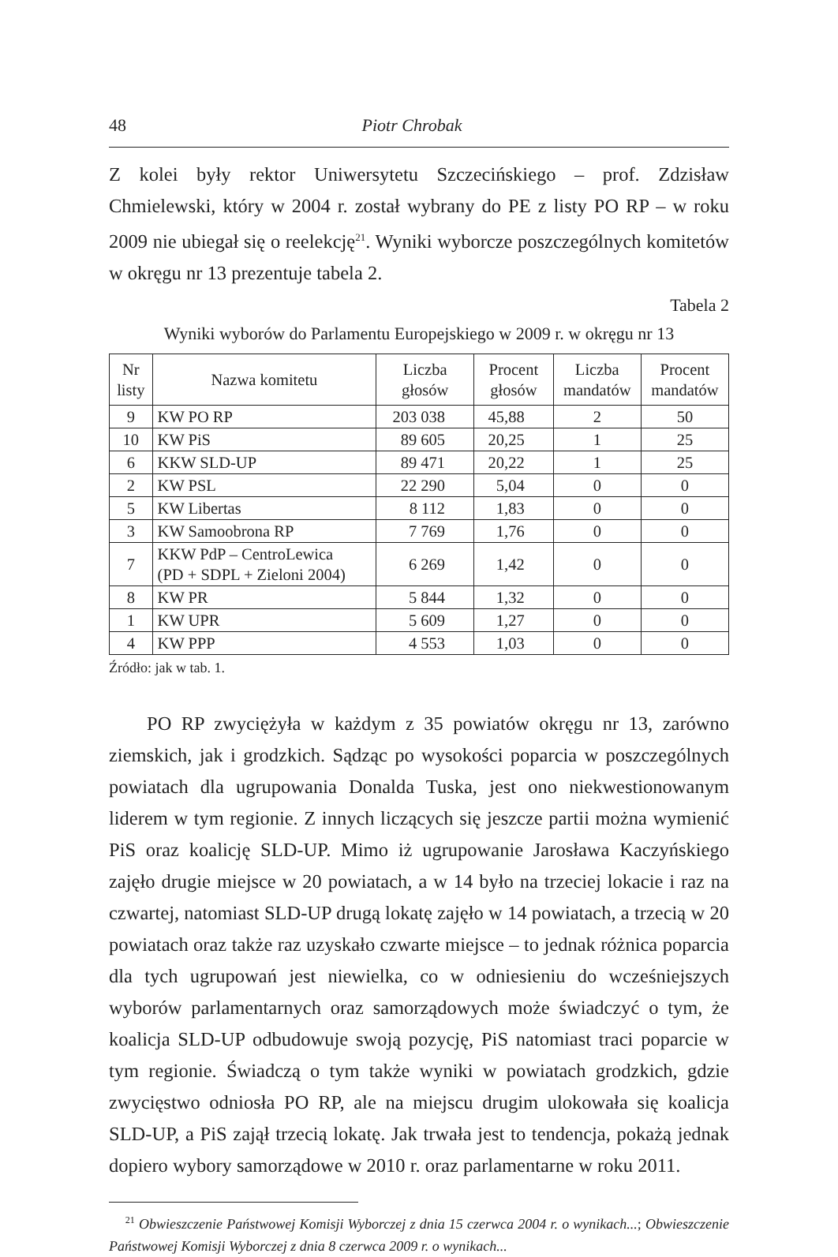48 Piotr Chrobak
Z kolei były rektor Uniwersytetu Szczecińskiego – prof. Zdzisław Chmielewski, który w 2004 r. został wybrany do PE z listy PO RP – w roku 2009 nie ubiegał się o reelekcję<sup>21</sup>. Wyniki wyborcze poszczególnych komitetów w okręgu nr 13 prezentuje tabela 2.
Tabela 2
Wyniki wyborów do Parlamentu Europejskiego w 2009 r. w okręgu nr 13
| Nr listy | Nazwa komitetu | Liczba głosów | Procent głosów | Liczba mandatów | Procent mandatów |
| --- | --- | --- | --- | --- | --- |
| 9 | KW PO RP | 203 038 | 45,88 | 2 | 50 |
| 10 | KW PiS | 89 605 | 20,25 | 1 | 25 |
| 6 | KKW SLD-UP | 89 471 | 20,22 | 1 | 25 |
| 2 | KW PSL | 22 290 | 5,04 | 0 | 0 |
| 5 | KW Libertas | 8 112 | 1,83 | 0 | 0 |
| 3 | KW Samoobrona RP | 7 769 | 1,76 | 0 | 0 |
| 7 | KKW PdP – CentroLewica (PD + SDPL + Zieloni 2004) | 6 269 | 1,42 | 0 | 0 |
| 8 | KW PR | 5 844 | 1,32 | 0 | 0 |
| 1 | KW UPR | 5 609 | 1,27 | 0 | 0 |
| 4 | KW PPP | 4 553 | 1,03 | 0 | 0 |
Źródło: jak w tab. 1.
PO RP zwyciężyła w każdym z 35 powiatów okręgu nr 13, zarówno ziemskich, jak i grodzkich. Sądząc po wysokości poparcia w poszczególnych powiatach dla ugrupowania Donalda Tuska, jest ono niekwestionowanym liderem w tym regionie. Z innych liczących się jeszcze partii można wymienić PiS oraz koalicję SLD-UP. Mimo iż ugrupowanie Jarosława Kaczyńskiego zajęło drugie miejsce w 20 powiatach, a w 14 było na trzeciej lokacie i raz na czwartej, natomiast SLD-UP drugą lokatę zajęło w 14 powiatach, a trzecią w 20 powiatach oraz także raz uzyskało czwarte miejsce – to jednak różnica poparcia dla tych ugrupowań jest niewielka, co w odniesieniu do wcześniejszych wyborów parlamentarnych oraz samorządowych może świadczyć o tym, że koalicja SLD-UP odbudowuje swoją pozycję, PiS natomiast traci poparcie w tym regionie. Świadczą o tym także wyniki w powiatach grodzkich, gdzie zwycięstwo odniosła PO RP, ale na miejscu drugim ulokowała się koalicja SLD-UP, a PiS zajął trzecią lokatę. Jak trwała jest to tendencja, pokażą jednak dopiero wybory samorządowe w 2010 r. oraz parlamentarne w roku 2011.
<sup>21</sup> Obwieszczenie Państwowej Komisji Wyborczej z dnia 15 czerwca 2004 r. o wynikach...; Obwieszczenie Państwowej Komisji Wyborczej z dnia 8 czerwca 2009 r. o wynikach...